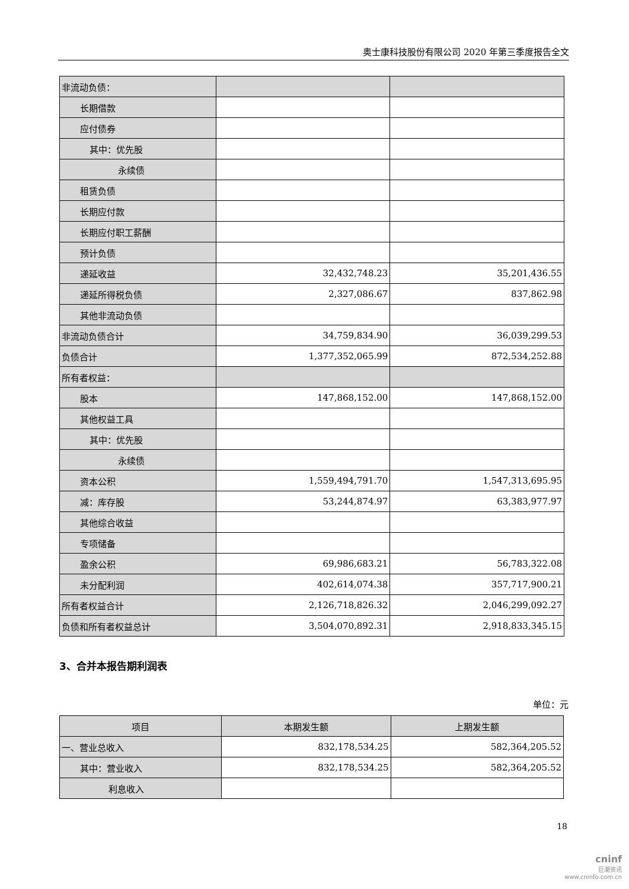奥士康科技股份有限公司 2020 年第三季度报告全文
| 非流动负债： | | |
| 长期借款 | | |
| 应付债券 | | |
| 其中：优先股 | | |
| 永续债 | | |
| 租赁负债 | | |
| 长期应付款 | | |
| 长期应付职工薪酬 | | |
| 预计负债 | | |
| 递延收益 | 32,432,748.23 | 35,201,436.55 |
| 递延所得税负债 | 2,327,086.67 | 837,862.98 |
| 其他非流动负债 | | |
| 非流动负债合计 | 34,759,834.90 | 36,039,299.53 |
| 负债合计 | 1,377,352,065.99 | 872,534,252.88 |
| 所有者权益： | | |
| 股本 | 147,868,152.00 | 147,868,152.00 |
| 其他权益工具 | | |
| 其中：优先股 | | |
| 永续债 | | |
| 资本公积 | 1,559,494,791.70 | 1,547,313,695.95 |
| 减：库存股 | 53,244,874.97 | 63,383,977.97 |
| 其他综合收益 | | |
| 专项储备 | | |
| 盈余公积 | 69,986,683.21 | 56,783,322.08 |
| 未分配利润 | 402,614,074.38 | 357,717,900.21 |
| 所有者权益合计 | 2,126,718,826.32 | 2,046,299,092.27 |
| 负债和所有者权益总计 | 3,504,070,892.31 | 2,918,833,345.15 |
3、合并本报告期利润表
单位：元
| 项目 | 本期发生额 | 上期发生额 |
| --- | --- | --- |
| 一、营业总收入 | 832,178,534.25 | 582,364,205.52 |
| 其中：营业收入 | 832,178,534.25 | 582,364,205.52 |
| 利息收入 | | |
18
cninf
巨潮资讯
www.cninfo.com.cn